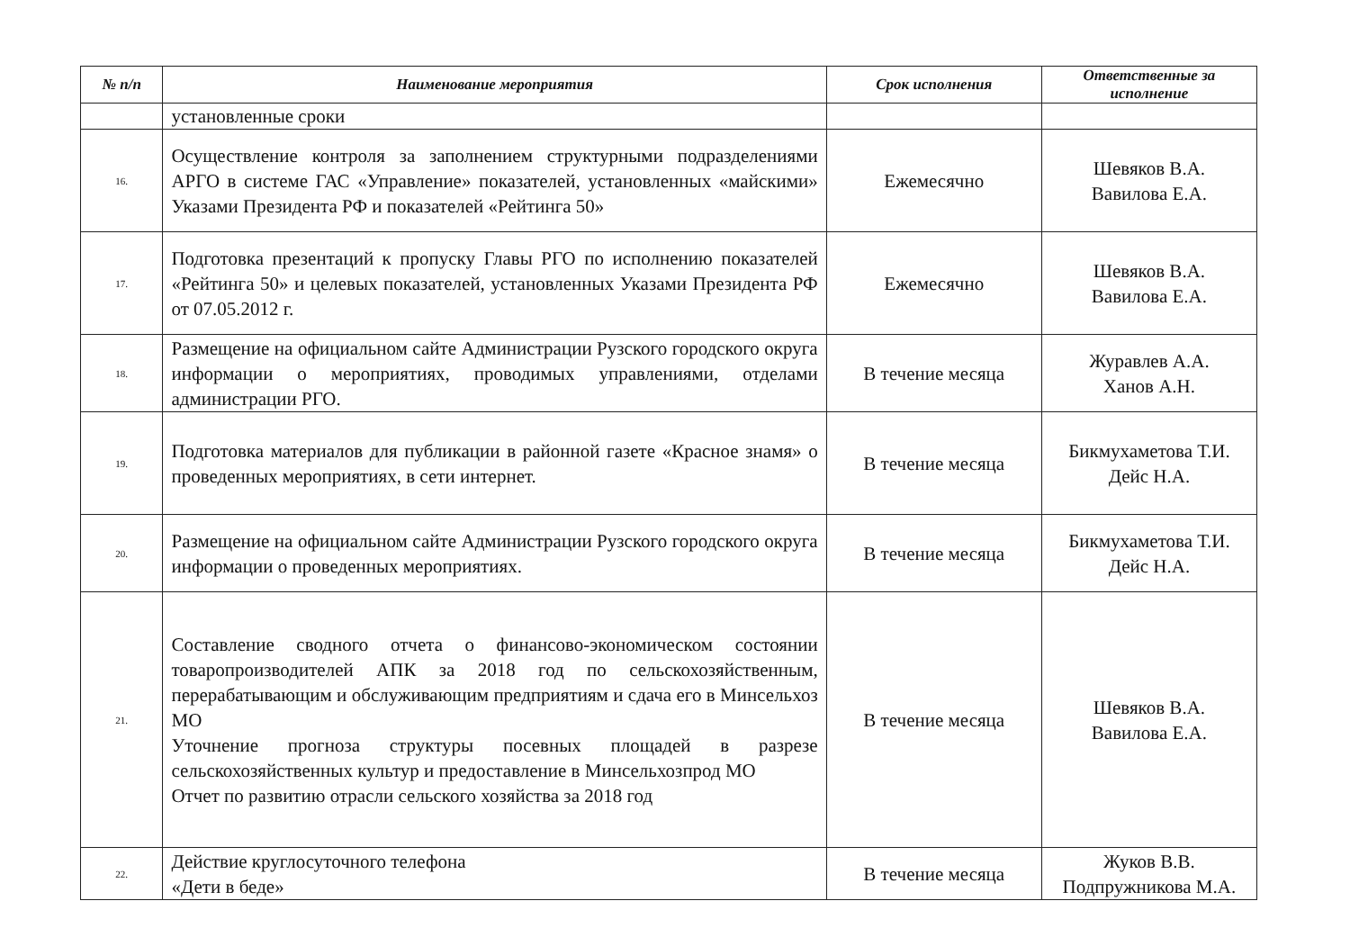| № п/п | Наименование мероприятия | Срок исполнения | Ответственные за исполнение |
| --- | --- | --- | --- |
| | установленные сроки | | |
| 16. | Осуществление контроля за заполнением структурными подразделениями АРГО в системе ГАС «Управление» показателей, установленных «майскими» Указами Президента РФ и показателей «Рейтинга 50» | Ежемесячно | Шевяков В.А. Вавилова Е.А. |
| 17. | Подготовка презентаций к пропуску Главы РГО по исполнению показателей «Рейтинга 50» и целевых показателей, установленных Указами Президента РФ от 07.05.2012 г. | Ежемесячно | Шевяков В.А. Вавилова Е.А. |
| 18. | Размещение на официальном сайте Администрации Рузского городского округа информации о мероприятиях, проводимых управлениями, отделами администрации РГО. | В течение месяца | Журавлев А.А. Ханов А.Н. |
| 19. | Подготовка материалов для публикации в районной газете «Красное знамя» о проведенных мероприятиях, в сети интернет. | В течение месяца | Бикмухаметова Т.И. Дейс Н.А. |
| 20. | Размещение на официальном сайте Администрации Рузского городского округа информации о проведенных мероприятиях. | В течение месяца | Бикмухаметова Т.И. Дейс Н.А. |
| 21. | Составление сводного отчета о финансово-экономическом состоянии товаропроизводителей АПК за 2018 год по сельскохозяйственным, перерабатывающим и обслуживающим предприятиям и сдача его в Минсельхоз МО Уточнение прогноза структуры посевных площадей в разрезе сельскохозяйственных культур и предоставление в Минсельхозпрод МО Отчет по развитию отрасли сельского хозяйства за 2018 год | В течение месяца | Шевяков В.А. Вавилова Е.А. |
| 22. | Действие круглосуточного телефона «Дети в беде» | В течение месяца | Жуков В.В. Подпружникова М.А. |